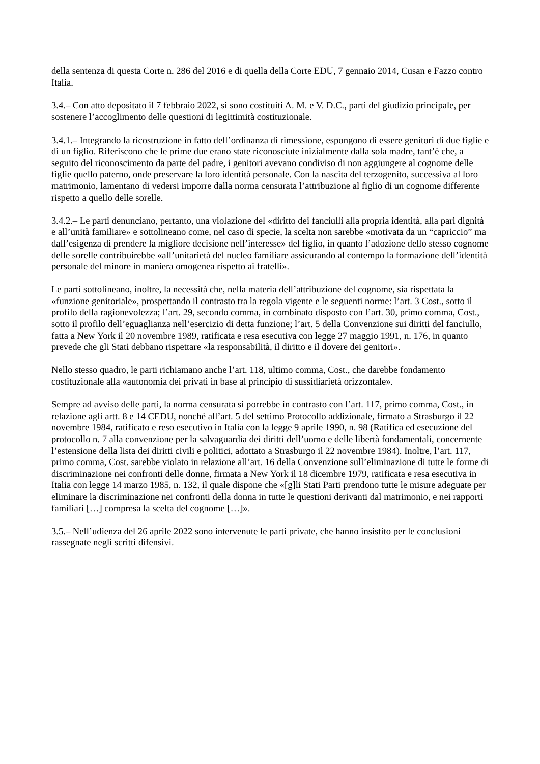della sentenza di questa Corte n. 286 del 2016 e di quella della Corte EDU, 7 gennaio 2014, Cusan e Fazzo contro Italia.
3.4.– Con atto depositato il 7 febbraio 2022, si sono costituiti A. M. e V. D.C., parti del giudizio principale, per sostenere l’accoglimento delle questioni di legittimità costituzionale.
3.4.1.– Integrando la ricostruzione in fatto dell’ordinanza di rimessione, espongono di essere genitori di due figlie e di un figlio. Riferiscono che le prime due erano state riconosciute inizialmente dalla sola madre, tant’è che, a seguito del riconoscimento da parte del padre, i genitori avevano condiviso di non aggiungere al cognome delle figlie quello paterno, onde preservare la loro identità personale. Con la nascita del terzogenito, successiva al loro matrimonio, lamentano di vedersi imporre dalla norma censurata l’attribuzione al figlio di un cognome differente rispetto a quello delle sorelle.
3.4.2.– Le parti denunciano, pertanto, una violazione del «diritto dei fanciulli alla propria identità, alla pari dignità e all’unità familiare» e sottolineano come, nel caso di specie, la scelta non sarebbe «motivata da un “capriccio” ma dall’esigenza di prendere la migliore decisione nell’interesse» del figlio, in quanto l’adozione dello stesso cognome delle sorelle contribuirebbe «all’unitarietà del nucleo familiare assicurando al contempo la formazione dell’identità personale del minore in maniera omogenea rispetto ai fratelli».
Le parti sottolineano, inoltre, la necessità che, nella materia dell’attribuzione del cognome, sia rispettata la «funzione genitoriale», prospettando il contrasto tra la regola vigente e le seguenti norme: l’art. 3 Cost., sotto il profilo della ragionevolezza; l’art. 29, secondo comma, in combinato disposto con l’art. 30, primo comma, Cost., sotto il profilo dell’eguaglianza nell’esercizio di detta funzione; l’art. 5 della Convenzione sui diritti del fanciullo, fatta a New York il 20 novembre 1989, ratificata e resa esecutiva con legge 27 maggio 1991, n. 176, in quanto prevede che gli Stati debbano rispettare «la responsabilità, il diritto e il dovere dei genitori».
Nello stesso quadro, le parti richiamano anche l’art. 118, ultimo comma, Cost., che darebbe fondamento costituzionale alla «autonomia dei privati in base al principio di sussidiarietà orizzontale».
Sempre ad avviso delle parti, la norma censurata si porrebbe in contrasto con l’art. 117, primo comma, Cost., in relazione agli artt. 8 e 14 CEDU, nonché all’art. 5 del settimo Protocollo addizionale, firmato a Strasburgo il 22 novembre 1984, ratificato e reso esecutivo in Italia con la legge 9 aprile 1990, n. 98 (Ratifica ed esecuzione del protocollo n. 7 alla convenzione per la salvaguardia dei diritti dell’uomo e delle libertà fondamentali, concernente l’estensione della lista dei diritti civili e politici, adottato a Strasburgo il 22 novembre 1984). Inoltre, l’art. 117, primo comma, Cost. sarebbe violato in relazione all’art. 16 della Convenzione sull’eliminazione di tutte le forme di discriminazione nei confronti delle donne, firmata a New York il 18 dicembre 1979, ratificata e resa esecutiva in Italia con legge 14 marzo 1985, n. 132, il quale dispone che «[g]li Stati Parti prendono tutte le misure adeguate per eliminare la discriminazione nei confronti della donna in tutte le questioni derivanti dal matrimonio, e nei rapporti familiari […] compresa la scelta del cognome […]».
3.5.– Nell’udienza del 26 aprile 2022 sono intervenute le parti private, che hanno insistito per le conclusioni rassegnate negli scritti difensivi.